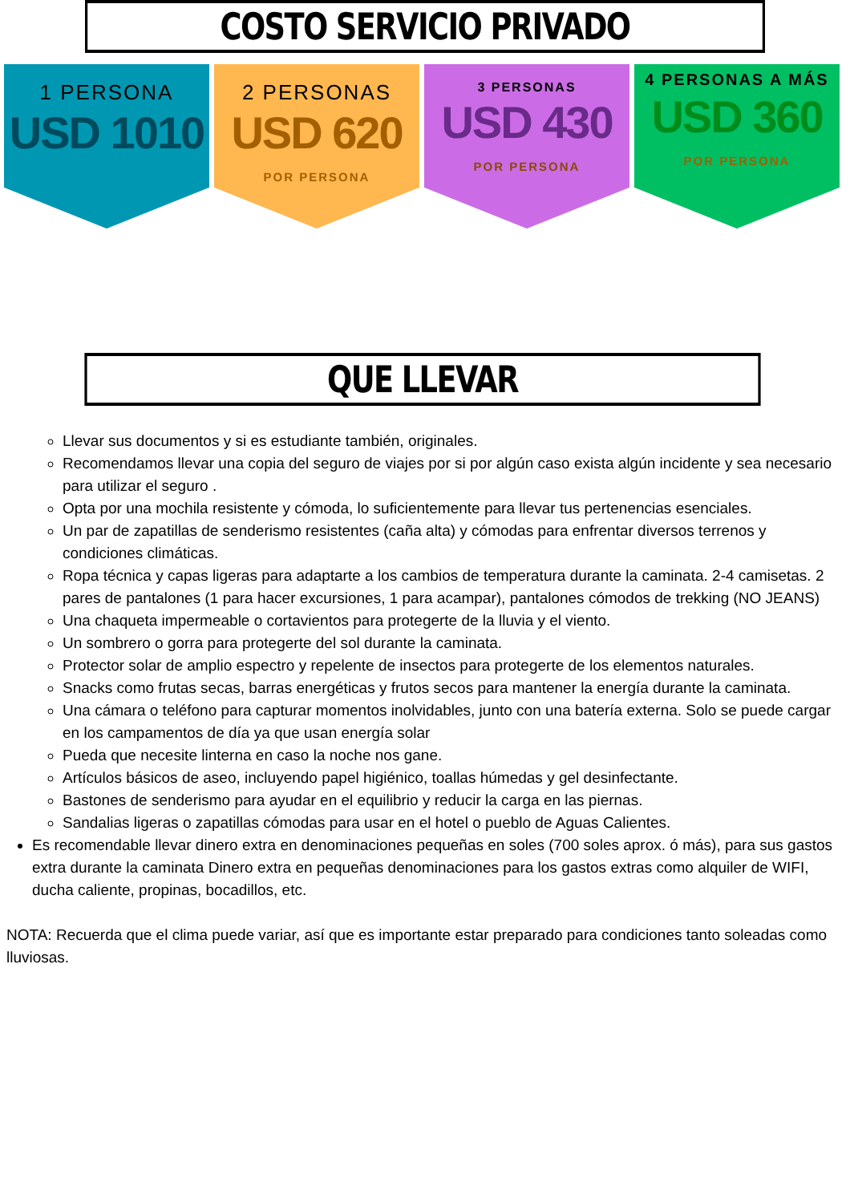COSTO SERVICIO PRIVADO
1 PERSONA
USD 1010
2 PERSONAS
USD 620
POR PERSONA
3 PERSONAS
USD 430
POR PERSONA
4 PERSONAS A MÁS
USD 360
POR PERSONA
QUE LLEVAR
Llevar sus documentos y si es estudiante también, originales.
Recomendamos llevar una copia del seguro de viajes por si por algún caso exista algún incidente y sea necesario para utilizar el seguro .
Opta por una mochila resistente y cómoda, lo suficientemente para llevar tus pertenencias esenciales.
Un par de zapatillas de senderismo resistentes (caña alta) y cómodas para enfrentar diversos terrenos y condiciones climáticas.
Ropa técnica y capas ligeras para adaptarte a los cambios de temperatura durante la caminata. 2-4 camisetas. 2 pares de pantalones (1 para hacer excursiones, 1 para acampar), pantalones cómodos de trekking (NO JEANS)
Una chaqueta impermeable o cortavientos para protegerte de la lluvia y el viento.
Un sombrero o gorra para protegerte del sol durante la caminata.
Protector solar de amplio espectro y repelente de insectos para protegerte de los elementos naturales.
Snacks como frutas secas, barras energéticas y frutos secos para mantener la energía durante la caminata.
Una cámara o teléfono para capturar momentos inolvidables, junto con una batería externa. Solo se puede cargar en los campamentos de día ya que usan energía solar
Pueda que necesite linterna en caso la noche nos gane.
Artículos básicos de aseo, incluyendo papel higiénico, toallas húmedas y gel desinfectante.
Bastones de senderismo para ayudar en el equilibrio y reducir la carga en las piernas.
Sandalias ligeras o zapatillas cómodas para usar en el hotel o pueblo de Aguas Calientes.
Es recomendable llevar dinero extra en denominaciones pequeñas en soles (700 soles aprox. ó más), para sus gastos extra durante la caminata Dinero extra en pequeñas denominaciones para los gastos extras como alquiler de WIFI, ducha caliente, propinas, bocadillos, etc.
NOTA: Recuerda que el clima puede variar, así que es importante estar preparado para condiciones tanto soleadas como lluviosas.